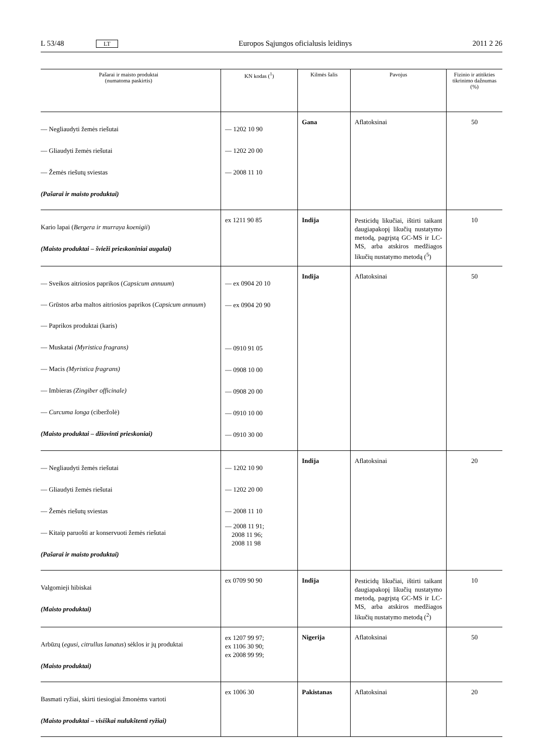L 53/48 LT Europos Sąjungos oficialusis leidinys 2011 2 26
| Pašarai ir maisto produktai (numatoma paskirtis) | KN kodas (<sup>1</sup>) | Kilmės šalis | Pavojus | Fizinio ir atitikties tikrinimo dažnumas (%) |
| --- | --- | --- | --- | --- |
| — Negliaudyti žemės riešutai — Gliaudyti žemės riešutai — Žemės riešutų sviestas (Pašarai ir maisto produktai) | — 1202 10 90 — 1202 20 00 — 2008 11 10 | Gana | Aflatoksinai | 50 |
| Kario lapai ( Bergera ir murraya koenigii ) (Maisto produktai – švieži prieskoniniai augalai) | ex 1211 90 85 | Indija | Pesticidų likučiai, ištirti taikant daugiapakopį likučių nustatymo metodą, pagrįstą GC-MS ir LC-MS, arba atskiros medžiagos likučių nustatymo metodą (<sup>5</sup>) | 10 |
| — Sveikos aitriosios paprikos ( Capsicum annuum ) — Grūstos arba maltos aitriosios paprikos ( Capsicum annuum ) — Paprikos produktai (karis) — Muskatai (Myristica fragrans) — Macis (Myristica fragrans) — Imbieras (Zingiber officinale) — Curcuma longa (ciberžolė) (Maisto produktai – džiovinti prieskoniai) | — ex 0904 20 10 — ex 0904 20 90 — 0910 91 05 — 0908 10 00 — 0908 20 00 — 0910 10 00 — 0910 30 00 | Indija | Aflatoksinai | 50 |
| — Negliaudyti žemės riešutai — Gliaudyti žemės riešutai — Žemės riešutų sviestas — Kitaip paruošti ar konservuoti žemės riešutai (Pašarai ir maisto produktai) | — 1202 10 90 — 1202 20 00 — 2008 11 10 — 2008 11 91; 2008 11 96; 2008 11 98 | Indija | Aflatoksinai | 20 |
| Valgomieji hibiskai (Maisto produktai) | ex 0709 90 90 | Indija | Pesticidų likučiai, ištirti taikant daugiapakopį likučių nustatymo metodą, pagrįstą GC-MS ir LC-MS, arba atskiros medžiagos likučių nustatymo metodą (<sup>2</sup>) | 10 |
| Arbūzų ( egusi, citrullus lanatus ) sėklos ir jų produktai (Maisto produktai) | ex 1207 99 97; ex 1106 30 90; ex 2008 99 99; | Nigerija | Aflatoksinai | 50 |
| Basmati ryžiai, skirti tiesiogiai žmonėms vartoti (Maisto produktai – visiškai nulukštenti ryžiai) | ex 1006 30 | Pakistanas | Aflatoksinai | 20 |